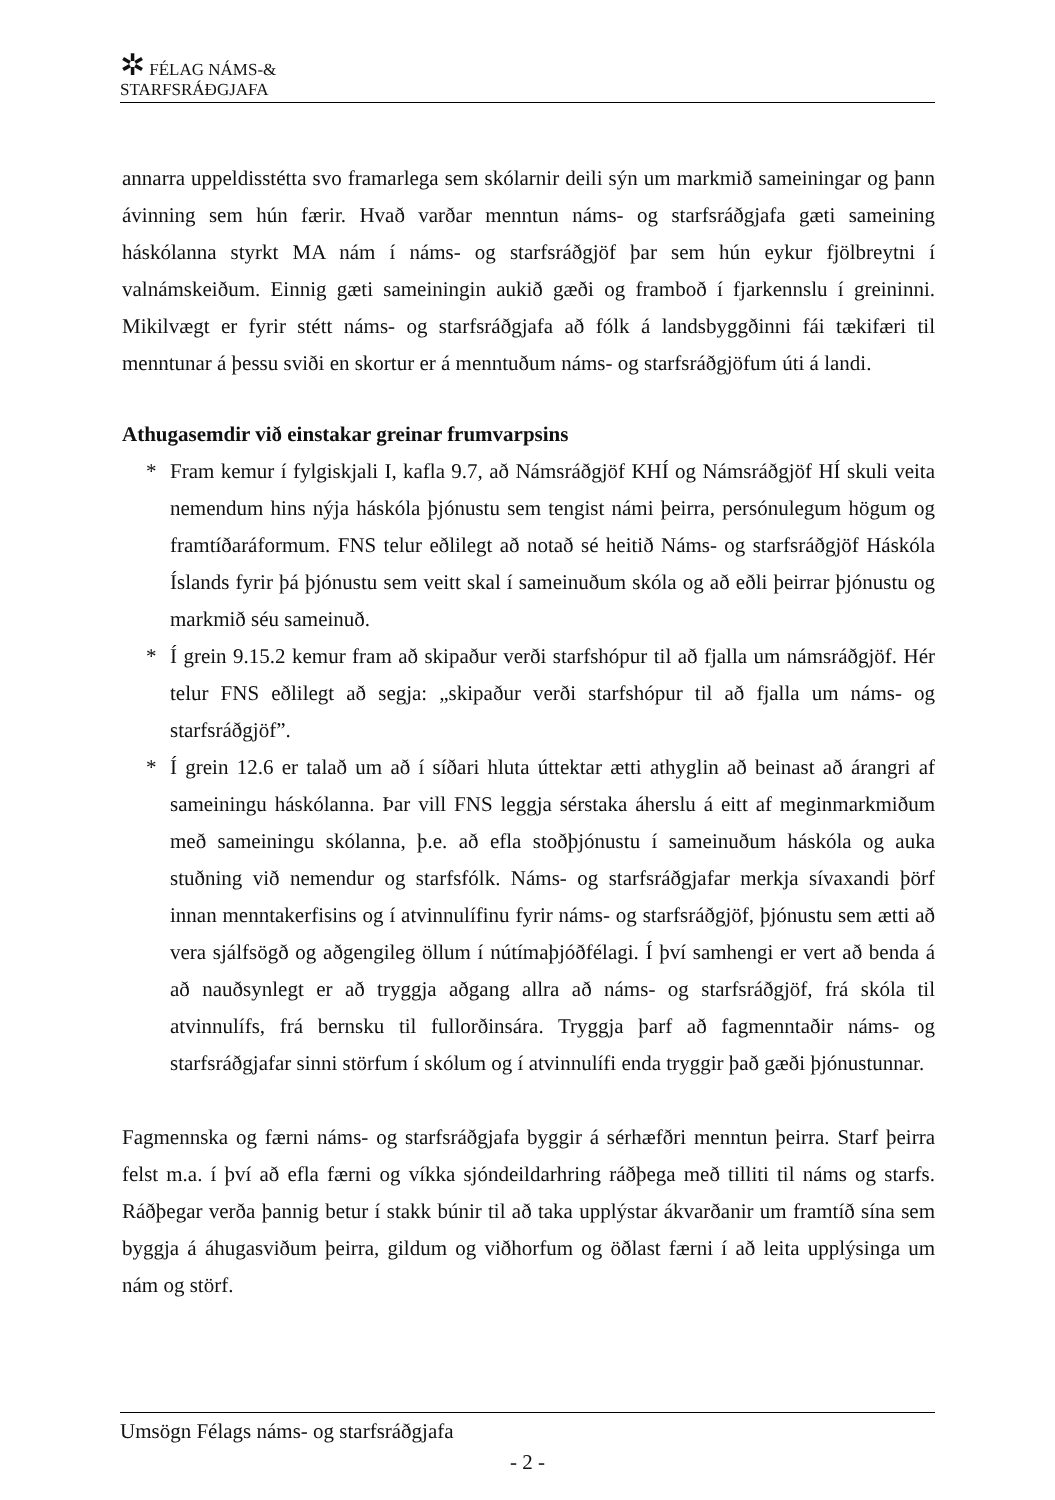✲ FÉLAG NÁMS-&
STARFSRÁÐGJAFA
annarra uppeldisstétta svo framarlega sem skólarnir deili sýn um markmið sameiningar og þann ávinning sem hún færir. Hvað varðar menntun náms- og starfsráðgjafa gæti sameining háskólanna styrkt MA nám í náms- og starfsráðgjöf þar sem hún eykur fjölbreytni í valnámskeiðum. Einnig gæti sameiningin aukið gæði og framboð í fjarkennslu í greininni. Mikilvægt er fyrir stétt náms- og starfsráðgjafa að fólk á landsbyggðinni fái tækifæri til menntunar á þessu sviði en skortur er á menntuðum náms- og starfsráðgjöfum úti á landi.
Athugasemdir við einstakar greinar frumvarpsins
* Fram kemur í fylgiskjali I, kafla 9.7, að Námsráðgjöf KHÍ og Námsráðgjöf HÍ skuli veita nemendum hins nýja háskóla þjónustu sem tengist námi þeirra, persónulegum högum og framtíðaráformum. FNS telur eðlilegt að notað sé heitið Náms- og starfsráðgjöf Háskóla Íslands fyrir þá þjónustu sem veitt skal í sameinuðum skóla og að eðli þeirrar þjónustu og markmið séu sameinuð.
* Í grein 9.15.2 kemur fram að skipaður verði starfshópur til að fjalla um námsráðgjöf. Hér telur FNS eðlilegt að segja: „skipaður verði starfshópur til að fjalla um náms- og starfsráðgjöf”.
* Í grein 12.6 er talað um að í síðari hluta úttektar ætti athyglin að beinast að árangri af sameiningu háskólanna. Þar vill FNS leggja sérstaka áherslu á eitt af meginmarkmiðum með sameiningu skólanna, þ.e. að efla stoðþjónustu í sameinuðum háskóla og auka stuðning við nemendur og starfsfólk. Náms- og starfsráðgjafar merkja sívaxandi þörf innan menntakerfisins og í atvinnulífinu fyrir náms- og starfsráðgjöf, þjónustu sem ætti að vera sjálfsögð og aðgengileg öllum í nútímaþjóðfélagi. Í því samhengi er vert að benda á að nauðsynlegt er að tryggja aðgang allra að náms- og starfsráðgjöf, frá skóla til atvinnulífs, frá bernsku til fullorðinsára. Tryggja þarf að fagmenntaðir náms- og starfsráðgjafar sinni störfum í skólum og í atvinnulífi enda tryggir það gæði þjónustunnar.
Fagmennska og færni náms- og starfsráðgjafa byggir á sérhæfðri menntun þeirra. Starf þeirra felst m.a. í því að efla færni og víkka sjóndeildarhring ráðþega með tilliti til náms og starfs. Ráðþegar verða þannig betur í stakk búnir til að taka upplýstar ákvarðanir um framtíð sína sem byggja á áhugasviðum þeirra, gildum og viðhorfum og öðlast færni í að leita upplýsinga um nám og störf.
Umsögn Félags náms- og starfsráðgjafa
- 2 -